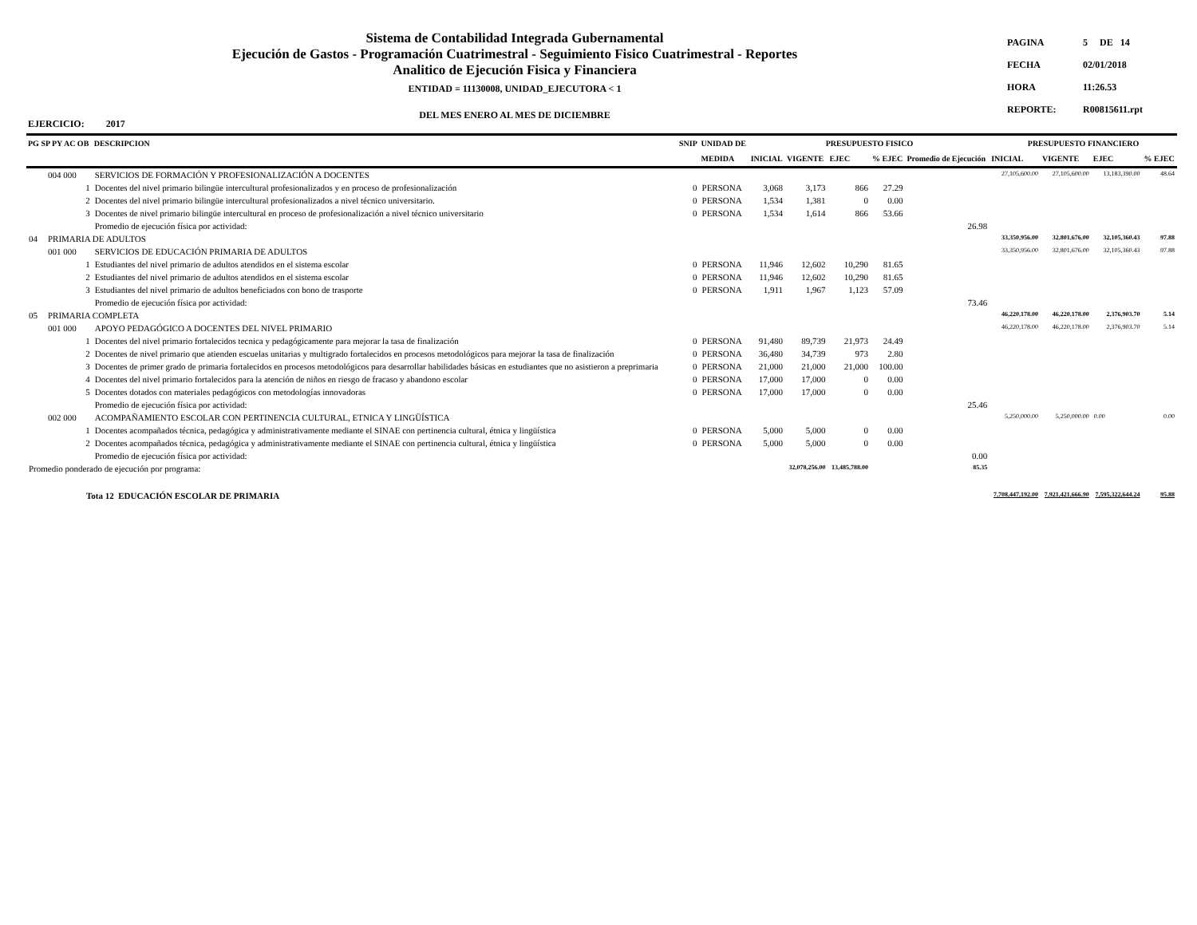Sistema de Contabilidad Integrada Gubernamental
Ejecución de Gastos - Programación Cuatrimestral - Seguimiento Fisico Cuatrimestral - Reportes
Analitico de Ejecución Fisica y Financiera
ENTIDAD = 11130008, UNIDAD_EJECUTORA < 1
DEL MES ENERO AL MES DE DICIEMBRE
| PAGINA | 5 DE 14 |
| FECHA | 02/01/2018 |
| HORA | 11:26.53 |
| REPORTE: | R00815611.rpt |
EJERCICIO: 2017
| PG SP PY AC OB | | DESCRIPCION | SNIP | UNIDAD DE | PRESUPUESTO FISICO | | | | | PRESUPUESTO FINANCIERO | | | |
| --- | --- | --- | --- | --- | --- | --- | --- | --- | --- | --- | --- | --- | --- |
| | | | | MEDIDA | INICIAL | VIGENTE | EJEC | % EJEC | Promedio de Ejecución | INICIAL | VIGENTE | EJEC | % EJEC |
| | 004 000 | SERVICIOS DE FORMACIÓN Y PROFESIONALIZACIÓN A DOCENTES | | | | | | | | 27,105,600.00 | 27,105,600.00 | 13,183,390.00 | 48.64 |
| | 1 | Docentes del nivel primario bilingüe intercultural profesionalizados y en proceso de profesionalización | 0 | PERSONA | 3,068 | 3,173 | 866 | 27.29 | | | | | |
| | 2 | Docentes del nivel primario bilingüe intercultural profesionalizados a nivel técnico universitario. | 0 | PERSONA | 1,534 | 1,381 | 0 | 0.00 | | | | | |
| | 3 | Docentes de nivel primario bilingüe intercultural en proceso de profesionalización a nivel técnico universitario | 0 | PERSONA | 1,534 | 1,614 | 866 | 53.66 | | | | | |
| | | Promedio de ejecución física por actividad: | | | | | | | 26.98 | | | | |
| 04 | PRIMARIA DE ADULTOS | | | | | | | | | 33,350,956.00 | 32,801,676.00 | 32,105,360.43 | 97.88 |
| | 001 000 | SERVICIOS DE EDUCACIÓN PRIMARIA DE ADULTOS | | | | | | | | 33,350,956.00 | 32,801,676.00 | 32,105,360.43 | 97.88 |
| | 1 | Estudiantes del nivel primario de adultos atendidos en el sistema escolar | 0 | PERSONA | 11,946 | 12,602 | 10,290 | 81.65 | | | | | |
| | 2 | Estudiantes del nivel primario de adultos atendidos en el sistema escolar | 0 | PERSONA | 11,946 | 12,602 | 10,290 | 81.65 | | | | | |
| | 3 | Estudiantes del nivel primario de adultos beneficiados con bono de trasporte | 0 | PERSONA | 1,911 | 1,967 | 1,123 | 57.09 | | | | | |
| | | Promedio de ejecución física por actividad: | | | | | | | 73.46 | | | | |
| 05 | PRIMARIA COMPLETA | | | | | | | | | 46,220,178.00 | 46,220,178.00 | 2,376,903.70 | 5.14 |
| | 001 000 | APOYO PEDAGÓGICO A DOCENTES DEL NIVEL PRIMARIO | | | | | | | | 46,220,178.00 | 46,220,178.00 | 2,376,903.70 | 5.14 |
| | 1 | Docentes del nivel primario fortalecidos tecnica y pedagógicamente para mejorar la tasa de finalización | 0 | PERSONA | 91,480 | 89,739 | 21,973 | 24.49 | | | | | |
| | 2 | Docentes de nivel primario que atienden escuelas unitarias y multigrado fortalecidos en procesos metodológicos para mejorar la tasa de finalización | 0 | PERSONA | 36,480 | 34,739 | 973 | 2.80 | | | | | |
| | 3 | Docentes de primer grado de primaria fortalecidos en procesos metodológicos para desarrollar habilidades básicas en estudiantes que no asistieron a preprimaria | 0 | PERSONA | 21,000 | 21,000 | 21,000 | 100.00 | | | | | |
| | 4 | Docentes del nivel primario fortalecidos para la atención de niños en riesgo de fracaso y abandono escolar | 0 | PERSONA | 17,000 | 17,000 | 0 | 0.00 | | | | | |
| | 5 | Docentes dotados con materiales pedagógicos con metodologías innovadoras | 0 | PERSONA | 17,000 | 17,000 | 0 | 0.00 | | | | | |
| | | Promedio de ejecución física por actividad: | | | | | | | 25.46 | | | | |
| | 002 000 | ACOMPAÑAMIENTO ESCOLAR CON PERTINENCIA CULTURAL, ETNICA Y LINGÜÍSTICA | | | | | | | | 5,250,000.00 | 5,250,000.00 | 0.00 | 0.00 |
| | 1 | Docentes acompañados técnica, pedagógica y administrativamente mediante el SINAE con pertinencia cultural, étnica y lingüística | 0 | PERSONA | 5,000 | 5,000 | 0 | 0.00 | | | | | |
| | 2 | Docentes acompañados técnica, pedagógica y administrativamente mediante el SINAE con pertinencia cultural, étnica y lingüística | 0 | PERSONA | 5,000 | 5,000 | 0 | 0.00 | | | | | |
| | | Promedio de ejecución física por actividad: | | | | | | | 0.00 | | | | |
| Promedio ponderado de ejecución por programa: | | | | | | 32,078,256.00 | 13,485,788.00 | | 85.35 | | | | |
| Tota 12 EDUCACIÓN ESCOLAR DE PRIMARIA | | | | | | | | | | 7,708,447,192.00 | 7,921,421,666.90 | 7,595,322,644.24 | 95.88 |